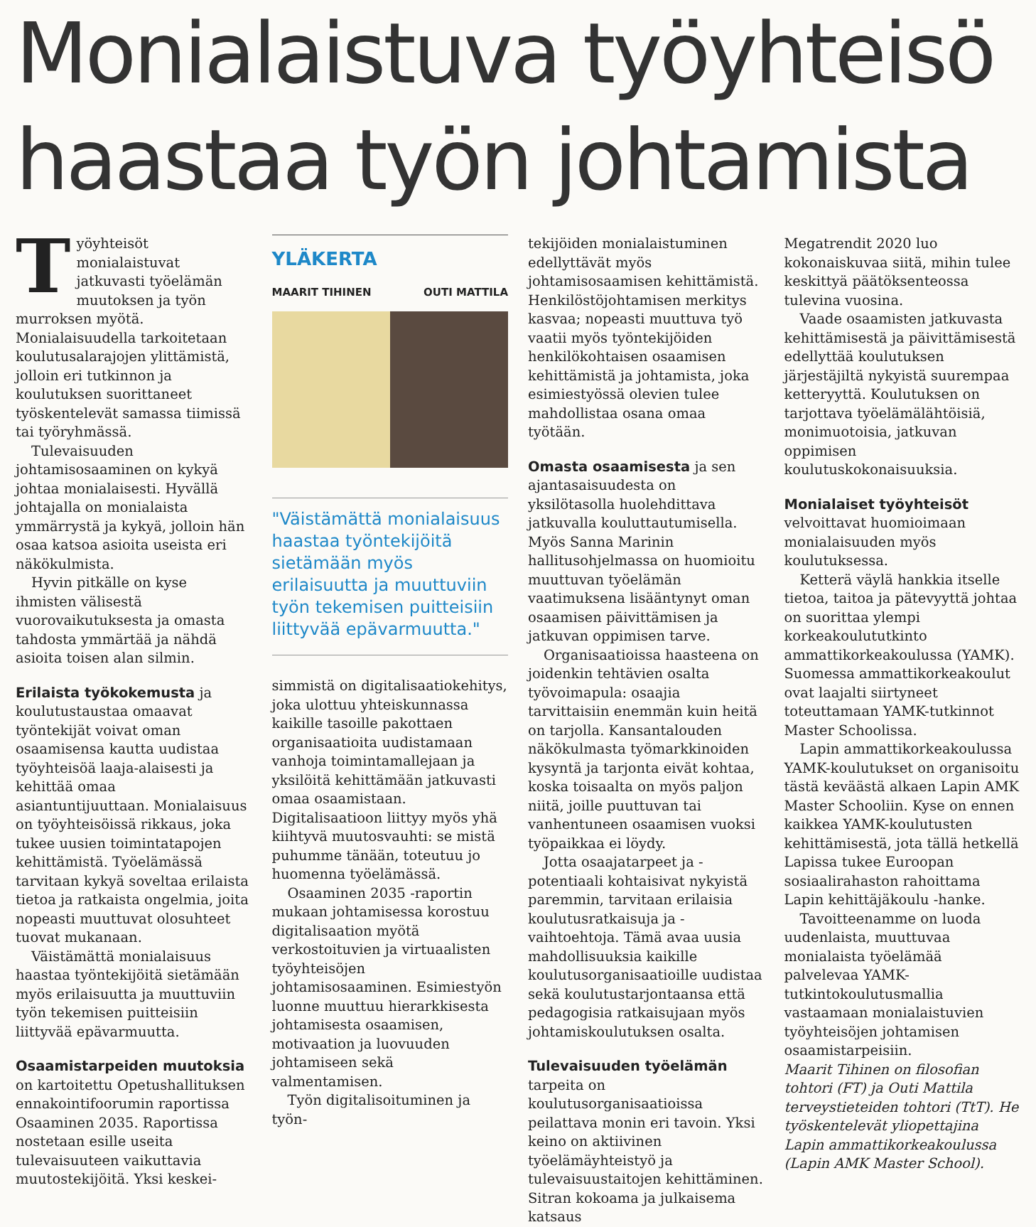Monialaistuva työyhteisö
haastaa työn johtamista
Työyhteisöt monialaistuvat jatkuvasti työelämän muutoksen ja työn murroksen myötä. Monialaisuudella tarkoitetaan koulutusalarajojen ylittämistä, jolloin eri tutkinnon ja koulutuksen suorittaneet työskentelevät samassa tiimissä tai työryhmässä.
Tulevaisuuden johtamisosaaminen on kykyä johtaa monialaisesti. Hyvällä johtajalla on monialaista ymmärrystä ja kykyä, jolloin hän osaa katsoa asioita useista eri näkökulmista.
Hyvin pitkälle on kyse ihmisten välisestä vuorovaikutuksesta ja omasta tahdosta ymmärtää ja nähdä asioita toisen alan silmin.
Erilaista työkokemusta ja koulutustaustaa omaavat työntekijät voivat oman osaamisensa kautta uudistaa työyhteisöä laaja-alaisesti ja kehittää omaa asiantuntijuuttaan. Monialaisuus on työyhteisöissä rikkaus, joka tukee uusien toimintatapojen kehittämistä. Työelämässä tarvitaan kykyä soveltaa erilaista tietoa ja ratkaista ongelmia, joita nopeasti muuttuvat olosuhteet tuovat mukanaan.
Väistämättä monialaisuus haastaa työntekijöitä sietämään myös erilaisuutta ja muuttuviin työn tekemisen puitteisiin liittyvää epävarmuutta.
Osaamistarpeiden muutoksia on kartoitettu Opetushallituksen ennakointifoorumin raportissa Osaaminen 2035. Raportissa nostetaan esille useita tulevaisuuteen vaikuttavia muutostekijöitä. Yksi keskei-
YLÄKERTA
MAARIT TIHINEN OUTI MATTILA
"Väistämättä monialaisuus haastaa työntekijöitä sietämään myös erilaisuutta ja muuttuviin työn tekemisen puitteisiin liittyvää epävarmuutta."
simmistä on digitalisaatiokehitys, joka ulottuu yhteiskunnassa kaikille tasoille pakottaen organisaatioita uudistamaan vanhoja toimintamallejaan ja yksilöitä kehittämään jatkuvasti omaa osaamistaan. Digitalisaatioon liittyy myös yhä kiihtyvä muutosvauhti: se mistä puhumme tänään, toteutuu jo huomenna työelämässä.
Osaaminen 2035 -raportin mukaan johtamisessa korostuu digitalisaation myötä verkostoituvien ja virtuaalisten työyhteisöjen johtamisosaaminen. Esimiestyön luonne muuttuu hierarkkisesta johtamisesta osaamisen, motivaation ja luovuuden johtamiseen sekä valmentamisen.
Työn digitalisoituminen ja työn-
tekijöiden monialaistuminen edellyttävät myös johtamisosaamisen kehittämistä. Henkilöstöjohtamisen merkitys kasvaa; nopeasti muuttuva työ vaatii myös työntekijöiden henkilökohtaisen osaamisen kehittämistä ja johtamista, joka esimiestyössä olevien tulee mahdollistaa osana omaa työtään.
Omasta osaamisesta ja sen ajantasaisuudesta on yksilötasolla huolehdittava jatkuvalla kouluttautumisella. Myös Sanna Marinin hallitusohjelmassa on huomioitu muuttuvan työelämän vaatimuksena lisääntynyt oman osaamisen päivittämisen ja jatkuvan oppimisen tarve.
Organisaatioissa haasteena on joidenkin tehtävien osalta työvoimapula: osaajia tarvittaisiin enemmän kuin heitä on tarjolla. Kansantalouden näkökulmasta työmarkkinoiden kysyntä ja tarjonta eivät kohtaa, koska toisaalta on myös paljon niitä, joille puuttuvan tai vanhentuneen osaamisen vuoksi työpaikkaa ei löydy.
Jotta osaajatarpeet ja -potentiaali kohtaisivat nykyistä paremmin, tarvitaan erilaisia koulutusratkaisuja ja -vaihtoehtoja. Tämä avaa uusia mahdollisuuksia kaikille koulutusorganisaatioille uudistaa sekä koulutustarjontaansa että pedagogisia ratkaisujaan myös johtamiskoulutuksen osalta.
Tulevaisuuden työelämän tarpeita on koulutusorganisaatioissa peilattava monin eri tavoin. Yksi keino on aktiivinen työelämäyhteistyö ja tulevaisuustaitojen kehittäminen. Sitran kokoama ja julkaisema katsaus
Megatrendit 2020 luo kokonaiskuvaa siitä, mihin tulee keskittyä päätöksenteossa tulevina vuosina.
Vaade osaamisten jatkuvasta kehittämisestä ja päivittämisestä edellyttää koulutuksen järjestäjiltä nykyistä suurempaa ketteryyttä. Koulutuksen on tarjottava työelämälähtöisiä, monimuotoisia, jatkuvan oppimisen koulutuskokonaisuuksia.
Monialaiset työyhteisöt velvoittavat huomioimaan monialaisuuden myös koulutuksessa.
Ketterä väylä hankkia itselle tietoa, taitoa ja pätevyyttä johtaa on suorittaa ylempi korkeakoulututkinto ammattikorkeakoulussa (YAMK). Suomessa ammattikorkeakoulut ovat laajalti siirtyneet toteuttamaan YAMK-tutkinnot Master Schoolissa.
Lapin ammattikorkeakoulussa YAMK-koulutukset on organisoitu tästä keväästä alkaen Lapin AMK Master Schooliin. Kyse on ennen kaikkea YAMK-koulutusten kehittämisestä, jota tällä hetkellä Lapissa tukee Euroopan sosiaalirahaston rahoittama Lapin kehittäjäkoulu -hanke.
Tavoitteenamme on luoda uudenlaista, muuttuvaa monialaista työelämää palvelevaa YAMK-tutkintokoulutusmallia vastaamaan monialaistuvien työyhteisöjen johtamisen osaamistarpeisiin.
Maarit Tihinen on filosofian tohtori (FT) ja Outi Mattila terveystieteiden tohtori (TtT). He työskentelevät yliopettajina Lapin ammattikorkeakoulussa (Lapin AMK Master School).